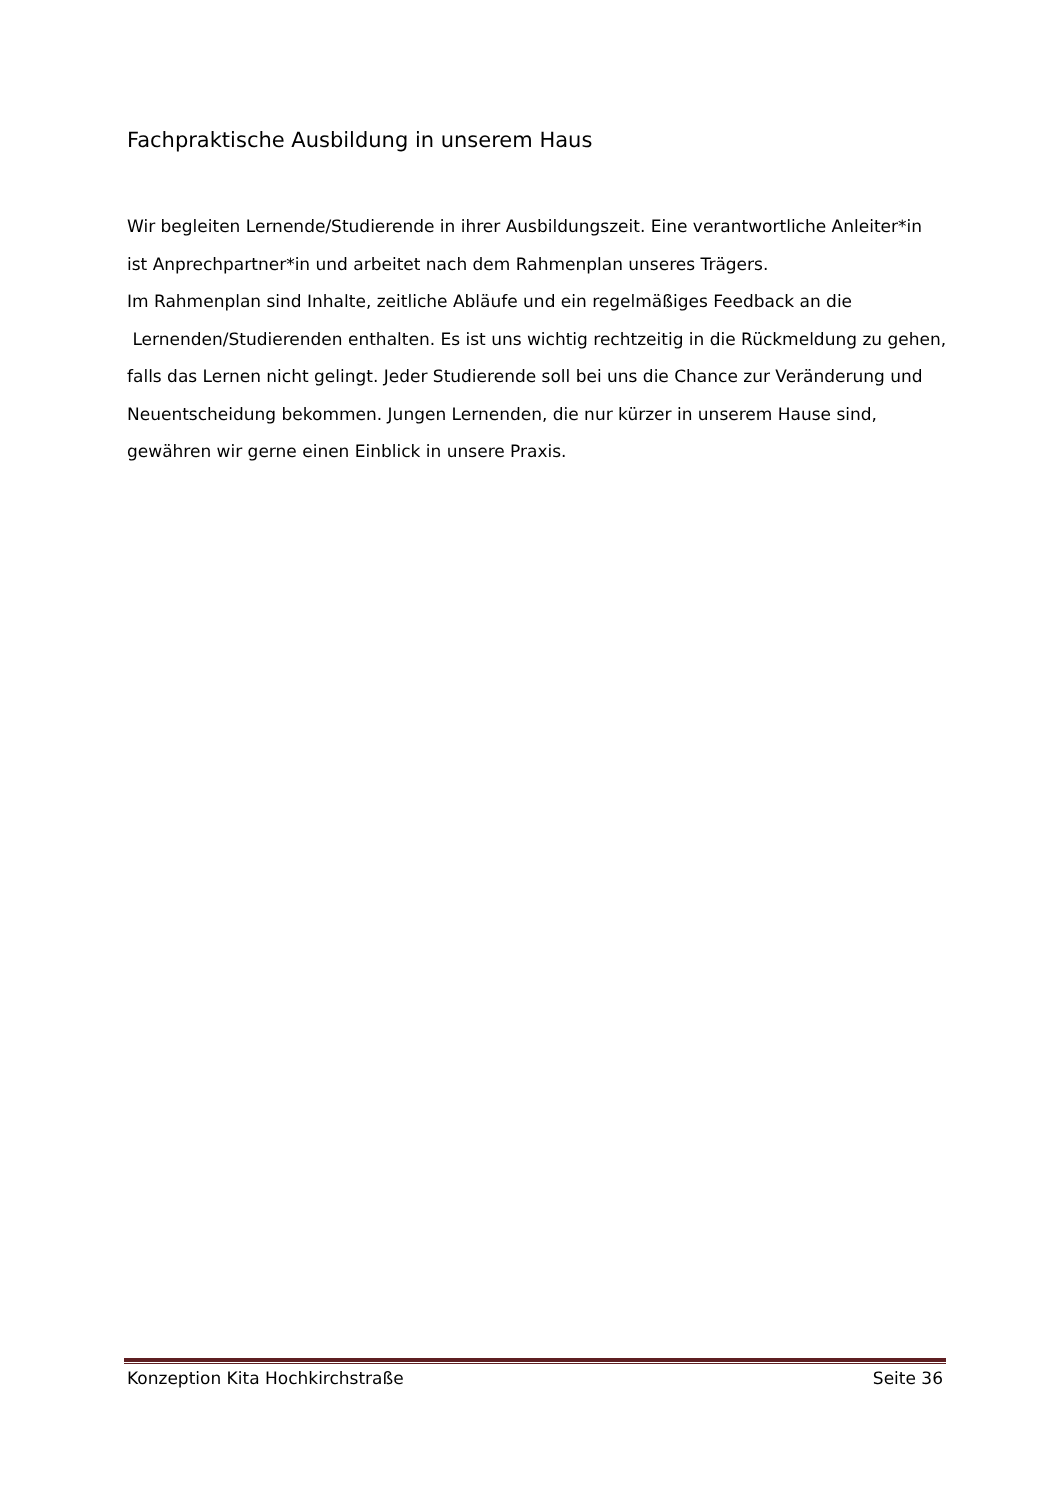Fachpraktische Ausbildung in unserem Haus
Wir begleiten Lernende/Studierende in ihrer Ausbildungszeit. Eine verantwortliche Anleiter*in ist Anprechpartner*in und arbeitet nach dem Rahmenplan unseres Trägers.
Im Rahmenplan sind Inhalte, zeitliche Abläufe und ein regelmäßiges Feedback an die Lernenden/Studierenden enthalten. Es ist uns wichtig rechtzeitig in die Rückmeldung zu gehen, falls das Lernen nicht gelingt. Jeder Studierende soll bei uns die Chance zur Veränderung und Neuentscheidung bekommen. Jungen Lernenden, die nur kürzer in unserem Hause sind, gewähren wir gerne einen Einblick in unsere Praxis.
Konzeption Kita Hochkirchstraße Seite 36